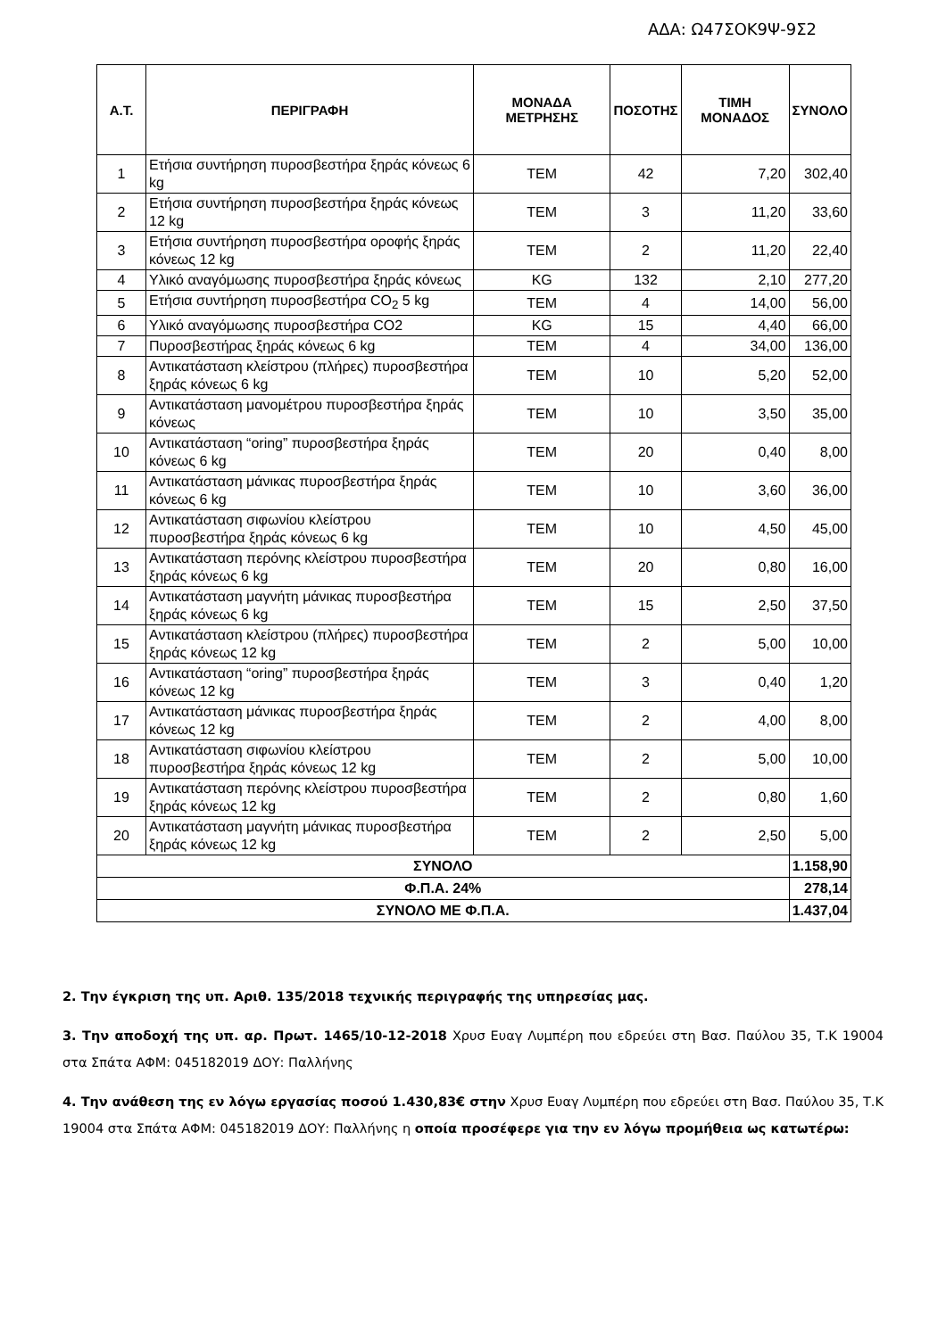ΑΔΑ: Ω47ΣΟΚ9Ψ-9Σ2
| Α.Τ. | ΠΕΡΙΓΡΑΦΗ | ΜΟΝΑΔΑ ΜΕΤΡΗΣΗΣ | ΠΟΣΟΤΗΣ | ΤΙΜΗ ΜΟΝΑΔΟΣ | ΣΥΝΟΛΟ |
| --- | --- | --- | --- | --- | --- |
| 1 | Ετήσια συντήρηση πυροσβεστήρα ξηράς κόνεως 6 kg | ΤΕΜ | 42 | 7,20 | 302,40 |
| 2 | Ετήσια συντήρηση πυροσβεστήρα ξηράς κόνεως 12 kg | ΤΕΜ | 3 | 11,20 | 33,60 |
| 3 | Ετήσια συντήρηση πυροσβεστήρα οροφής ξηράς κόνεως 12 kg | ΤΕΜ | 2 | 11,20 | 22,40 |
| 4 | Υλικό αναγόμωσης πυροσβεστήρα ξηράς κόνεως | KG | 132 | 2,10 | 277,20 |
| 5 | Ετήσια συντήρηση πυροσβεστήρα CO<sub>2</sub> 5 kg | ΤΕΜ | 4 | 14,00 | 56,00 |
| 6 | Υλικό αναγόμωσης πυροσβεστήρα CO2 | KG | 15 | 4,40 | 66,00 |
| 7 | Πυροσβεστήρας ξηράς κόνεως 6 kg | ΤΕΜ | 4 | 34,00 | 136,00 |
| 8 | Αντικατάσταση κλείστρου (πλήρες) πυροσβεστήρα ξηράς κόνεως 6 kg | ΤΕΜ | 10 | 5,20 | 52,00 |
| 9 | Αντικατάσταση μανομέτρου πυροσβεστήρα ξηράς κόνεως | ΤΕΜ | 10 | 3,50 | 35,00 |
| 10 | Αντικατάσταση “oring” πυροσβεστήρα ξηράς κόνεως 6 kg | ΤΕΜ | 20 | 0,40 | 8,00 |
| 11 | Αντικατάσταση μάνικας πυροσβεστήρα ξηράς κόνεως 6 kg | ΤΕΜ | 10 | 3,60 | 36,00 |
| 12 | Αντικατάσταση σιφωνίου κλείστρου πυροσβεστήρα ξηράς κόνεως 6 kg | ΤΕΜ | 10 | 4,50 | 45,00 |
| 13 | Αντικατάσταση περόνης κλείστρου πυροσβεστήρα ξηράς κόνεως 6 kg | ΤΕΜ | 20 | 0,80 | 16,00 |
| 14 | Αντικατάσταση μαγνήτη μάνικας πυροσβεστήρα ξηράς κόνεως 6 kg | ΤΕΜ | 15 | 2,50 | 37,50 |
| 15 | Αντικατάσταση κλείστρου (πλήρες) πυροσβεστήρα ξηράς κόνεως 12 kg | ΤΕΜ | 2 | 5,00 | 10,00 |
| 16 | Αντικατάσταση “oring” πυροσβεστήρα ξηράς κόνεως 12 kg | ΤΕΜ | 3 | 0,40 | 1,20 |
| 17 | Αντικατάσταση μάνικας πυροσβεστήρα ξηράς κόνεως 12 kg | ΤΕΜ | 2 | 4,00 | 8,00 |
| 18 | Αντικατάσταση σιφωνίου κλείστρου πυροσβεστήρα ξηράς κόνεως 12 kg | ΤΕΜ | 2 | 5,00 | 10,00 |
| 19 | Αντικατάσταση περόνης κλείστρου πυροσβεστήρα ξηράς κόνεως 12 kg | ΤΕΜ | 2 | 0,80 | 1,60 |
| 20 | Αντικατάσταση μαγνήτη μάνικας πυροσβεστήρα ξηράς κόνεως 12 kg | ΤΕΜ | 2 | 2,50 | 5,00 |
| ΣΥΝΟΛΟ | | | | | 1.158,90 |
| Φ.Π.Α. 24% | | | | | 278,14 |
| ΣΥΝΟΛΟ ΜΕ Φ.Π.Α. | | | | | 1.437,04 |
2. Την έγκριση της υπ. Αριθ. 135/2018 τεχνικής περιγραφής της υπηρεσίας μας.
3. Την αποδοχή της υπ. αρ. Πρωτ. 1465/10-12-2018 Χρυσ Ευαγ Λυμπέρη που εδρεύει στη Βασ. Παύλου 35, Τ.Κ 19004 στα Σπάτα ΑΦΜ: 045182019 ΔΟΥ: Παλλήνης
4. Την ανάθεση της εν λόγω εργασίας ποσού 1.430,83€ στην Χρυσ Ευαγ Λυμπέρη που εδρεύει στη Βασ. Παύλου 35, Τ.Κ 19004 στα Σπάτα ΑΦΜ: 045182019 ΔΟΥ: Παλλήνης η οποία προσέφερε για την εν λόγω προμήθεια ως κατωτέρω: